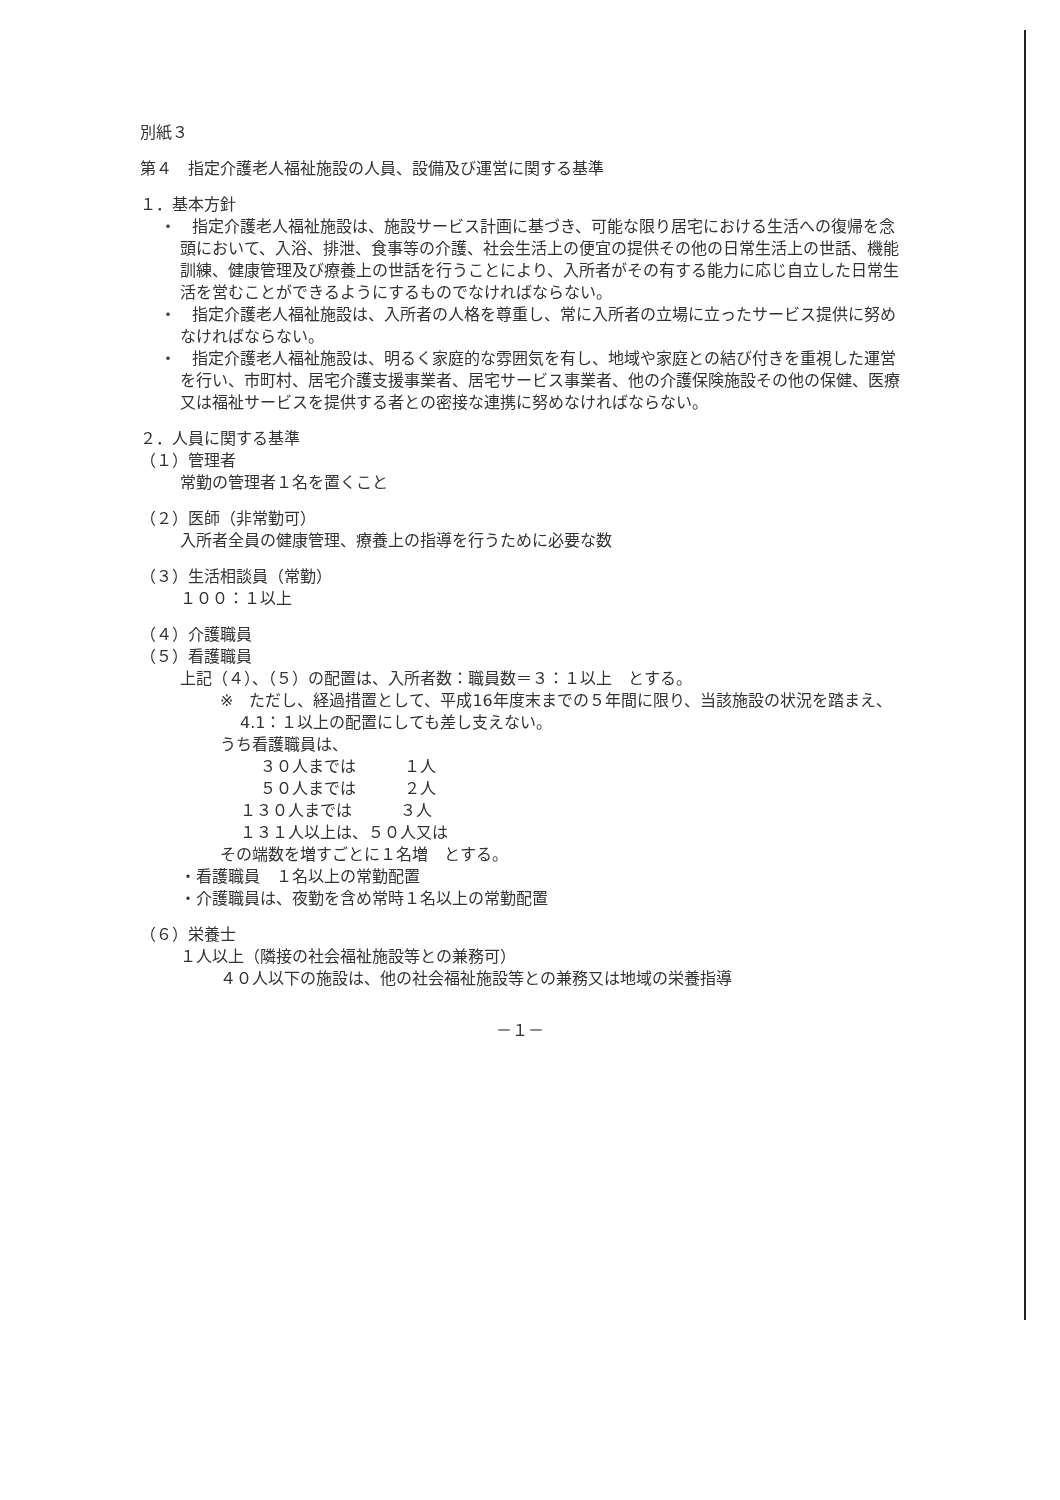別紙３
第４　指定介護老人福祉施設の人員、設備及び運営に関する基準
１．基本方針
・　指定介護老人福祉施設は、施設サービス計画に基づき、可能な限り居宅における生活への復帰を念頭において、入浴、排泄、食事等の介護、社会生活上の便宜の提供その他の日常生活上の世話、機能訓練、健康管理及び療養上の世話を行うことにより、入所者がその有する能力に応じ自立した日常生活を営むことができるようにするものでなければならない。
・　指定介護老人福祉施設は、入所者の人格を尊重し、常に入所者の立場に立ったサービス提供に努めなければならない。
・　指定介護老人福祉施設は、明るく家庭的な雰囲気を有し、地域や家庭との結び付きを重視した運営を行い、市町村、居宅介護支援事業者、居宅サービス事業者、他の介護保険施設その他の保健、医療又は福祉サービスを提供する者との密接な連携に努めなければならない。
２．人員に関する基準
（１）管理者
常勤の管理者１名を置くこと
（２）医師（非常勤可）
入所者全員の健康管理、療養上の指導を行うために必要な数
（３）生活相談員（常勤）
１００：１以上
（４）介護職員
（５）看護職員
上記（４）、（５）の配置は、入所者数：職員数＝３：１以上　とする。
※　ただし、経過措置として、平成16年度末までの５年間に限り、当該施設の状況を踏まえ、4.1：１以上の配置にしても差し支えない。
うち看護職員は、
３０人までは　　　１人
５０人までは　　　２人
１３０人までは　　　３人
１３１人以上は、５０人又は
その端数を増すごとに１名増　とする。
・看護職員　１名以上の常勤配置
・介護職員は、夜勤を含め常時１名以上の常勤配置
（６）栄養士
１人以上（隣接の社会福祉施設等との兼務可）
４０人以下の施設は、他の社会福祉施設等との兼務又は地域の栄養指導
－１－